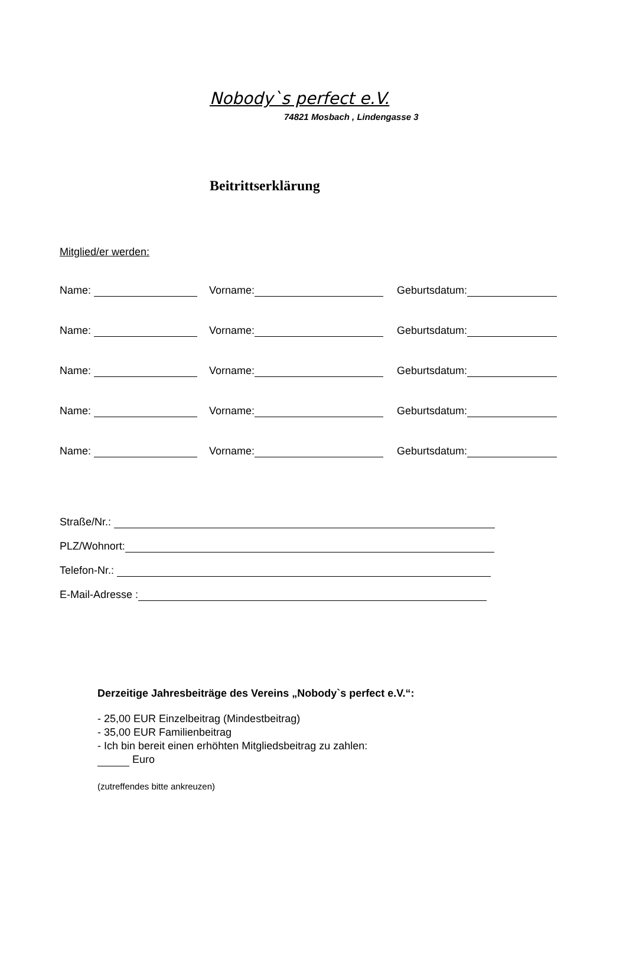Nobody`s perfect e.V.
74821 Mosbach , Lindengasse 3
Beitrittserklärung
Mitglied/er werden:
Name: Vorname: Geburtsdatum:
Name: Vorname: Geburtsdatum:
Name: Vorname: Geburtsdatum:
Name: Vorname: Geburtsdatum:
Name: Vorname: Geburtsdatum:
Straße/Nr.:
PLZ/Wohnort:
Telefon-Nr.:
E-Mail-Adresse :
Derzeitige Jahresbeiträge des Vereins „Nobody`s perfect e.V.“:
- 25,00 EUR Einzelbeitrag (Mindestbeitrag)
- 35,00 EUR Familienbeitrag
- Ich bin bereit einen erhöhten Mitgliedsbeitrag zu zahlen:
Euro
(zutreffendes bitte ankreuzen)